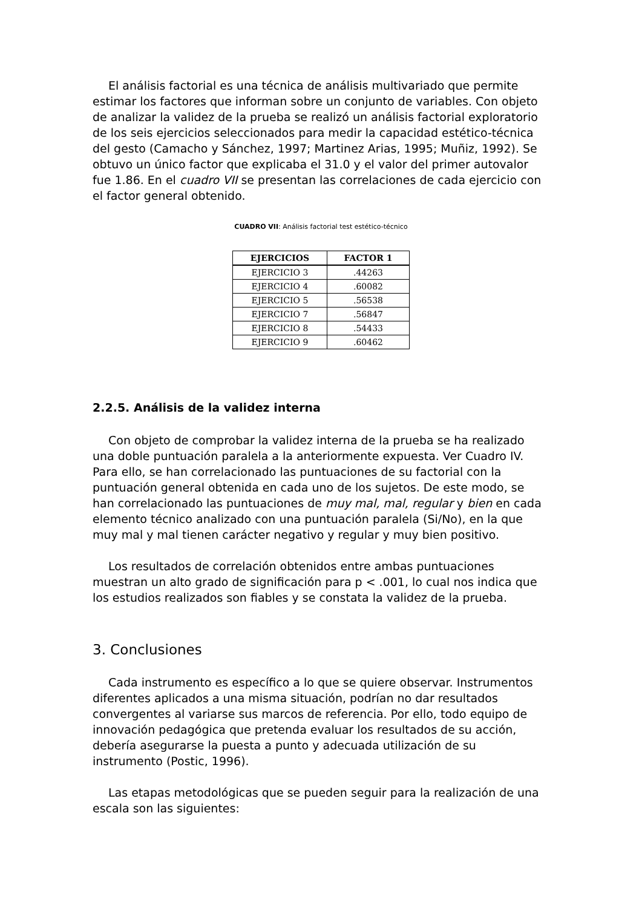El análisis factorial es una técnica de análisis multivariado que permite estimar los factores que informan sobre un conjunto de variables. Con objeto de analizar la validez de la prueba se realizó un análisis factorial exploratorio de los seis ejercicios seleccionados para medir la capacidad estético-técnica del gesto (Camacho y Sánchez, 1997; Martinez Arias, 1995; Muñiz, 1992). Se obtuvo un único factor que explicaba el 31.0 y el valor del primer autovalor fue 1.86. En el cuadro VII se presentan las correlaciones de cada ejercicio con el factor general obtenido.
CUADRO VII: Análisis factorial test estético-técnico
| EJERCICIOS | FACTOR 1 |
| --- | --- |
| EJERCICIO 3 | .44263 |
| EJERCICIO 4 | .60082 |
| EJERCICIO 5 | .56538 |
| EJERCICIO 7 | .56847 |
| EJERCICIO 8 | .54433 |
| EJERCICIO 9 | .60462 |
2.2.5. Análisis de la validez interna
Con objeto de comprobar la validez interna de la prueba se ha realizado una doble puntuación paralela a la anteriormente expuesta. Ver Cuadro IV. Para ello, se han correlacionado las puntuaciones de su factorial con la puntuación general obtenida en cada uno de los sujetos. De este modo, se han correlacionado las puntuaciones de muy mal, mal, regular y bien en cada elemento técnico analizado con una puntuación paralela (Si/No), en la que muy mal y mal tienen carácter negativo y regular y muy bien positivo.
Los resultados de correlación obtenidos entre ambas puntuaciones muestran un alto grado de significación para p < .001, lo cual nos indica que los estudios realizados son fiables y se constata la validez de la prueba.
3. Conclusiones
Cada instrumento es específico a lo que se quiere observar. Instrumentos diferentes aplicados a una misma situación, podrían no dar resultados convergentes al variarse sus marcos de referencia. Por ello, todo equipo de innovación pedagógica que pretenda evaluar los resultados de su acción, debería asegurarse la puesta a punto y adecuada utilización de su instrumento (Postic, 1996).
Las etapas metodológicas que se pueden seguir para la realización de una escala son las siguientes: